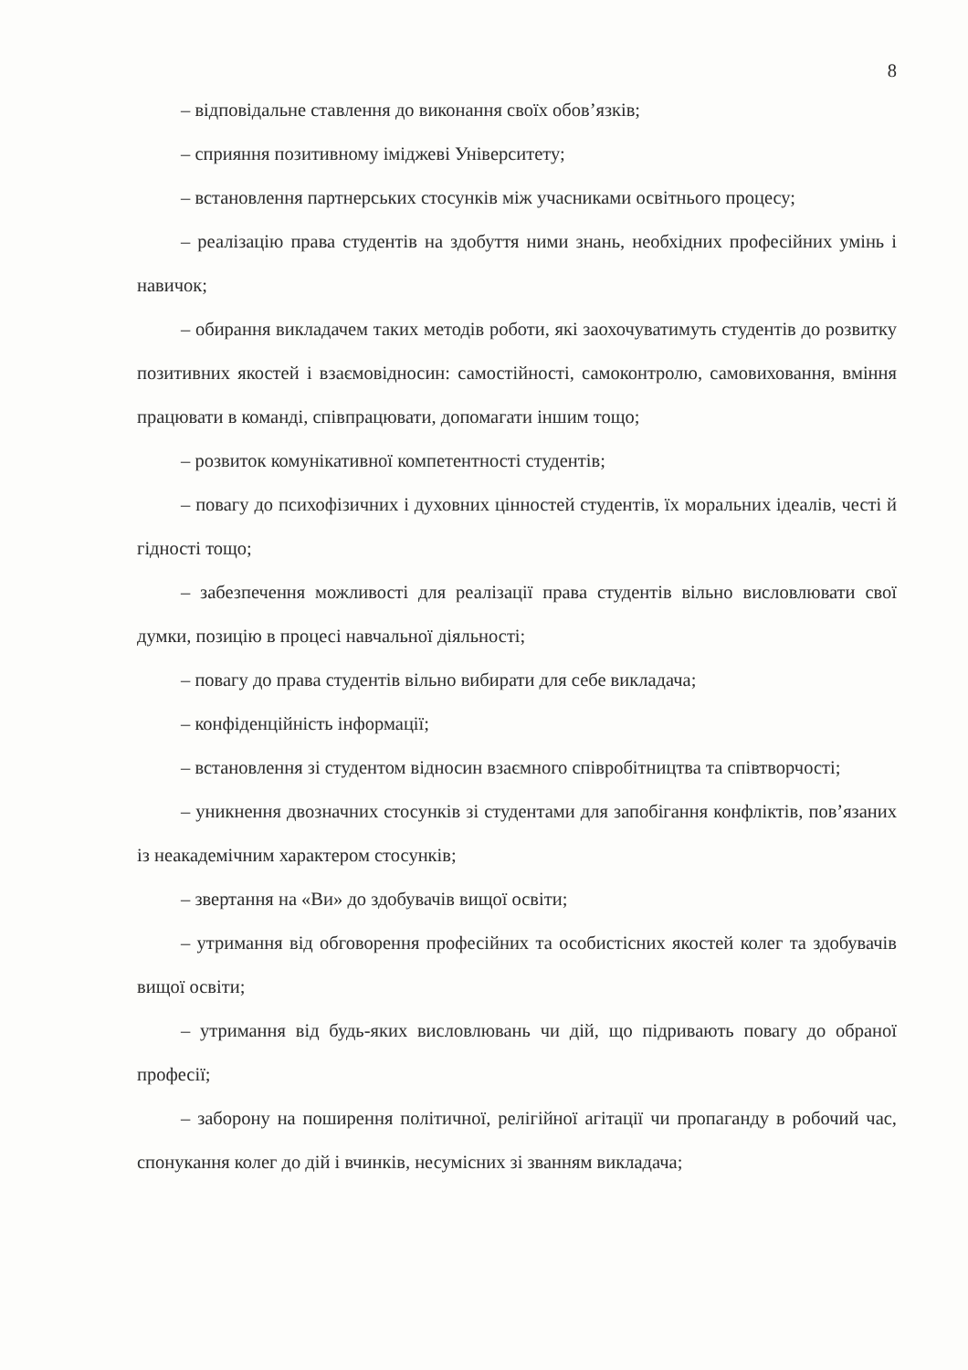8
– відповідальне ставлення до виконання своїх обов’язків;
– сприяння позитивному іміджеві Університету;
– встановлення партнерських стосунків між учасниками освітнього процесу;
– реалізацію права студентів на здобуття ними знань, необхідних професійних умінь і навичок;
– обирання викладачем таких методів роботи, які заохочуватимуть студентів до розвитку позитивних якостей і взаємовідносин: самостійності, самоконтролю, самовиховання, вміння працювати в команді, співпрацювати, допомагати іншим тощо;
– розвиток комунікативної компетентності студентів;
– повагу до психофізичних і духовних цінностей студентів, їх моральних ідеалів, честі й гідності тощо;
– забезпечення можливості для реалізації права студентів вільно висловлювати свої думки, позицію в процесі навчальної діяльності;
– повагу до права студентів вільно вибирати для себе викладача;
– конфіденційність інформації;
– встановлення зі студентом відносин взаємного співробітництва та співтворчості;
– уникнення двозначних стосунків зі студентами для запобігання конфліктів, пов’язаних із неакадемічним характером стосунків;
– звертання на «Ви» до здобувачів вищої освіти;
– утримання від обговорення професійних та особистісних якостей колег та здобувачів вищої освіти;
– утримання від будь-яких висловлювань чи дій, що підривають повагу до обраної професії;
– заборону на поширення політичної, релігійної агітації чи пропаганду в робочий час, спонукання колег до дій і вчинків, несумісних зі званням викладача;